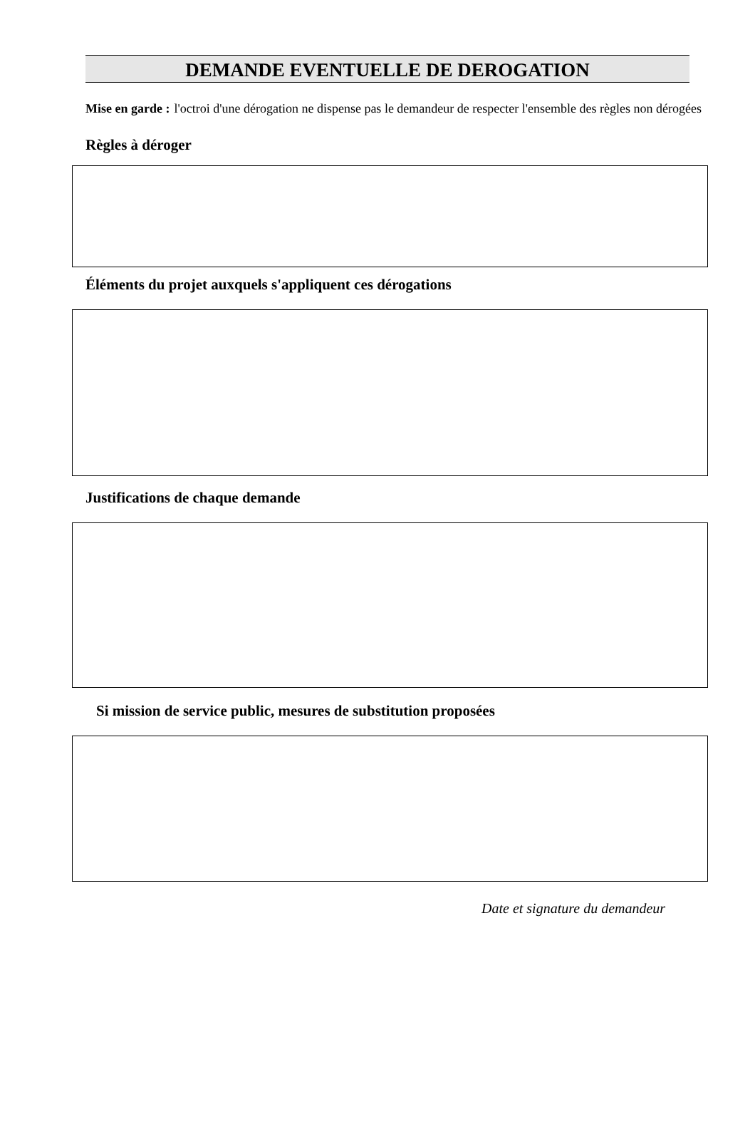DEMANDE EVENTUELLE DE DEROGATION
Mise en garde : l'octroi d'une dérogation ne dispense pas le demandeur de respecter l'ensemble des règles non dérogées
Règles à déroger
Éléments du projet auxquels s'appliquent ces dérogations
Justifications de chaque demande
Si mission de service public, mesures de substitution proposées
Date et signature du demandeur